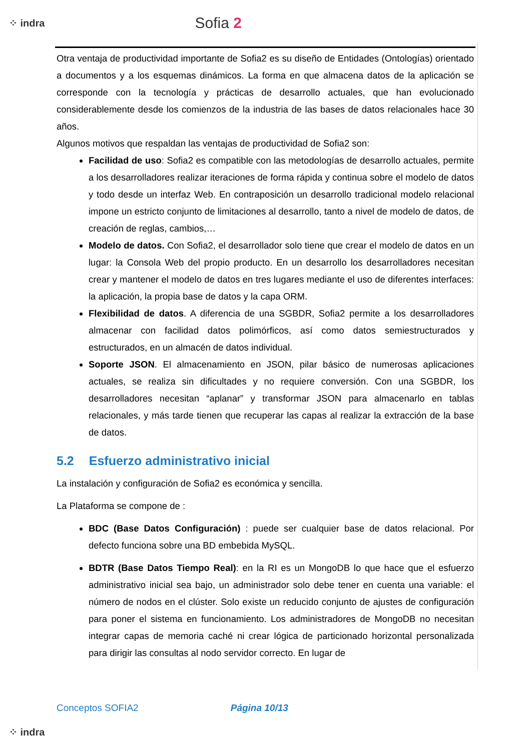⁘ indra Sofia 2
Otra ventaja de productividad importante de Sofia2 es su diseño de Entidades (Ontologías) orientado a documentos y a los esquemas dinámicos. La forma en que almacena datos de la aplicación se corresponde con la tecnología y prácticas de desarrollo actuales, que han evolucionado considerablemente desde los comienzos de la industria de las bases de datos relacionales hace 30 años.
Algunos motivos que respaldan las ventajas de productividad de Sofia2 son:
Facilidad de uso: Sofia2 es compatible con las metodologías de desarrollo actuales, permite a los desarrolladores realizar iteraciones de forma rápida y continua sobre el modelo de datos y todo desde un interfaz Web. En contraposición un desarrollo tradicional modelo relacional impone un estricto conjunto de limitaciones al desarrollo, tanto a nivel de modelo de datos, de creación de reglas, cambios,…
Modelo de datos. Con Sofia2, el desarrollador solo tiene que crear el modelo de datos en un lugar: la Consola Web del propio producto. En un desarrollo los desarrolladores necesitan crear y mantener el modelo de datos en tres lugares mediante el uso de diferentes interfaces: la aplicación, la propia base de datos y la capa ORM.
Flexibilidad de datos. A diferencia de una SGBDR, Sofia2 permite a los desarrolladores almacenar con facilidad datos polimórficos, así como datos semiestructurados y estructurados, en un almacén de datos individual.
Soporte JSON. El almacenamiento en JSON, pilar básico de numerosas aplicaciones actuales, se realiza sin dificultades y no requiere conversión. Con una SGBDR, los desarrolladores necesitan “aplanar” y transformar JSON para almacenarlo en tablas relacionales, y más tarde tienen que recuperar las capas al realizar la extracción de la base de datos.
5.2 Esfuerzo administrativo inicial
La instalación y configuración de Sofia2 es económica y sencilla.
La Plataforma se compone de :
BDC (Base Datos Configuración) : puede ser cualquier base de datos relacional. Por defecto funciona sobre una BD embebida MySQL.
BDTR (Base Datos Tiempo Real): en la RI es un MongoDB lo que hace que el esfuerzo administrativo inicial sea bajo, un administrador solo debe tener en cuenta una variable: el número de nodos en el clúster. Solo existe un reducido conjunto de ajustes de configuración para poner el sistema en funcionamiento. Los administradores de MongoDB no necesitan integrar capas de memoria caché ni crear lógica de particionado horizontal personalizada para dirigir las consultas al nodo servidor correcto. En lugar de
Conceptos SOFIA2 Página 10/13
⁘ indra